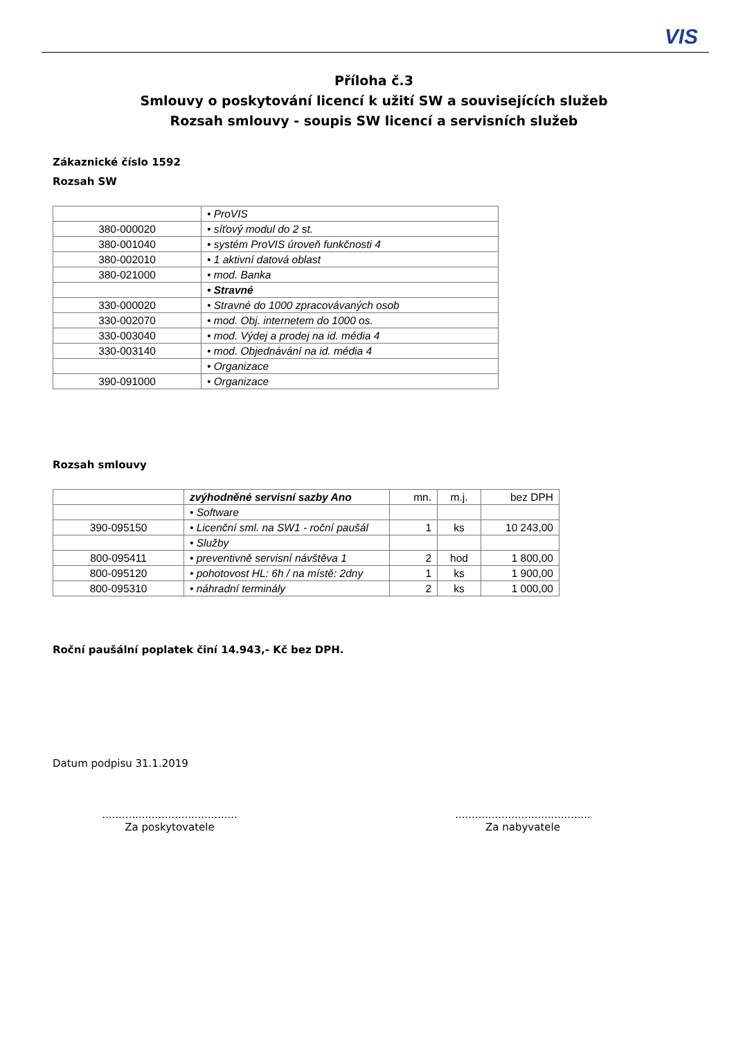VIS
Příloha č.3
Smlouvy o poskytování licencí k užití SW a souvisejících služeb
Rozsah smlouvy - soupis SW licencí a servisních služeb
Zákaznické číslo 1592
Rozsah SW
| | • ProVIS |
| 380-000020 | • síťový modul do 2 st. |
| 380-001040 | • systém ProVIS úroveň funkčnosti 4 |
| 380-002010 | • 1 aktivní datová oblast |
| 380-021000 | • mod. Banka |
| | • Stravné |
| 330-000020 | • Stravné do 1000 zpracovávaných osob |
| 330-002070 | • mod. Obj. internetem do 1000 os. |
| 330-003040 | • mod. Výdej a prodej na id. média 4 |
| 330-003140 | • mod. Objednávání na id. média 4 |
| | • Organizace |
| 390-091000 | • Organizace |
Rozsah smlouvy
| | zvýhodněné servisní sazby Ano | mn. | m.j. | bez DPH |
| | • Software | | | |
| 390-095150 | • Licenční sml. na SW1 - roční paušál | 1 | ks | 10 243,00 |
| | • Služby | | | |
| 800-095411 | • preventivně servisní návštěva 1 | 2 | hod | 1 800,00 |
| 800-095120 | • pohotovost HL: 6h / na místě: 2dny | 1 | ks | 1 900,00 |
| 800-095310 | • náhradní terminály | 2 | ks | 1 000,00 |
Roční paušální poplatek činí 14.943,- Kč bez DPH.
Datum podpisu 31.1.2019
.........................................
Za poskytovatele
.........................................
Za nabyvatele